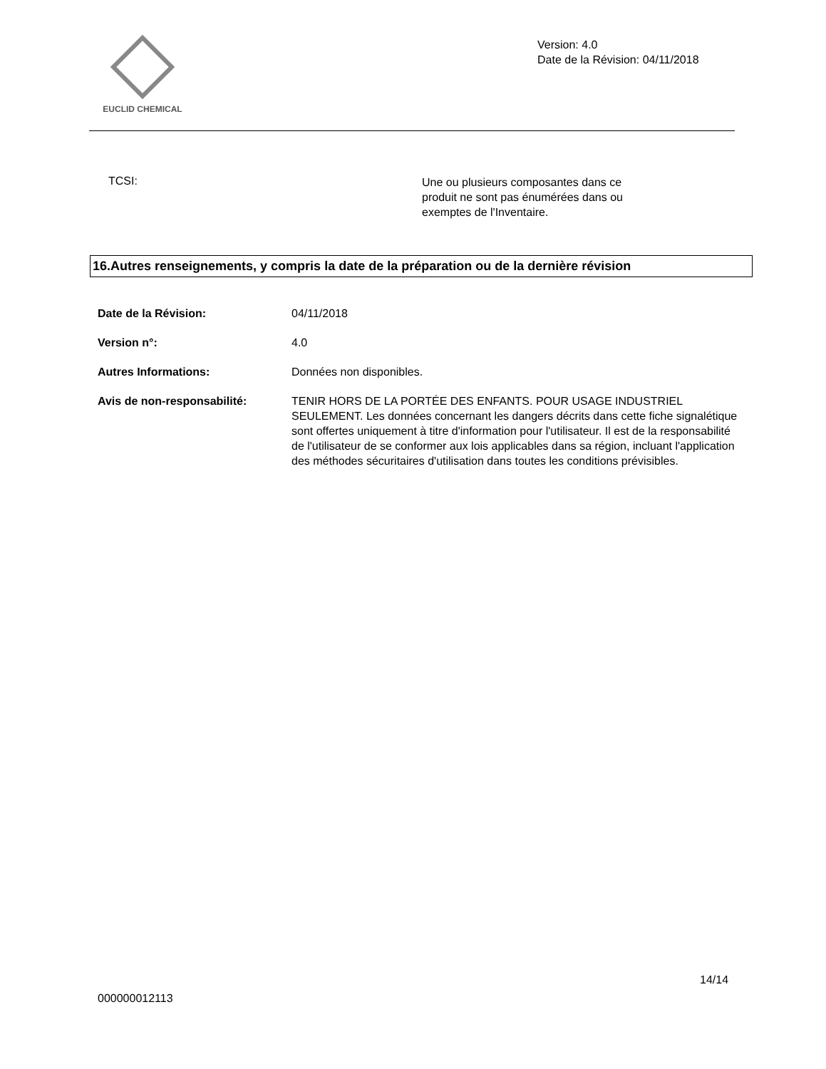EUCLID CHEMICAL
Version: 4.0
Date de la Révision: 04/11/2018
TCSI:
Une ou plusieurs composantes dans ce produit ne sont pas énumérées dans ou exemptes de l'Inventaire.
16.Autres renseignements, y compris la date de la préparation ou de la dernière révision
Date de la Révision: 04/11/2018
Version n°: 4.0
Autres Informations: Données non disponibles.
Avis de non-responsabilité: TENIR HORS DE LA PORTÉE DES ENFANTS. POUR USAGE INDUSTRIEL SEULEMENT. Les données concernant les dangers décrits dans cette fiche signalétique sont offertes uniquement à titre d'information pour l'utilisateur. Il est de la responsabilité de l'utilisateur de se conformer aux lois applicables dans sa région, incluant l'application des méthodes sécuritaires d'utilisation dans toutes les conditions prévisibles.
14/14
000000012113